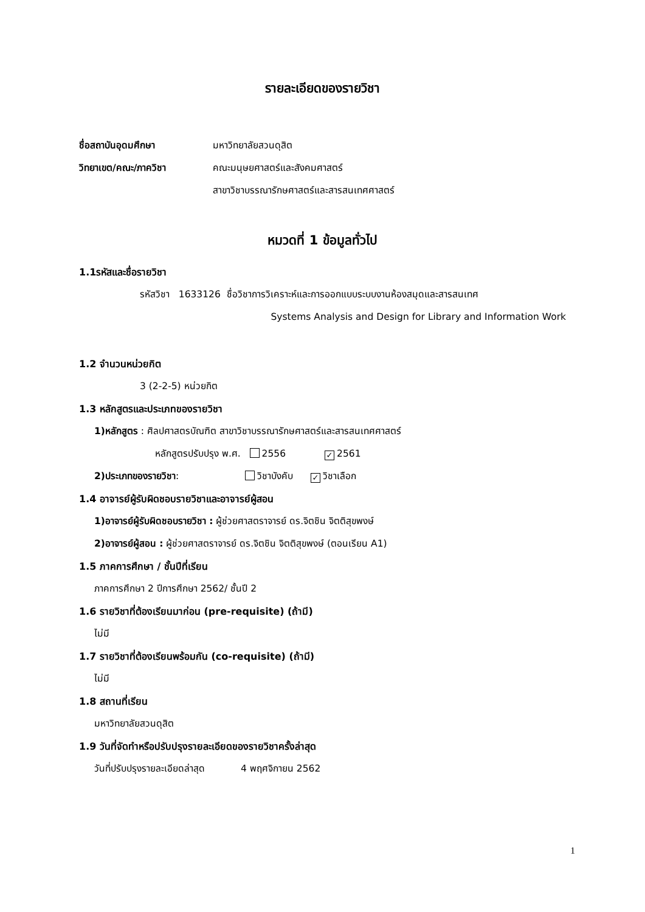รายละเอียดของรายวิชา
ชื่อสถาบันอุดมศึกษา มหาวิทยาลัยสวนดุสิต
วิทยาเขต/คณะ/ภาควิชา คณะมนุษยศาสตร์และสังคมศาสตร์
สาขาวิชาบรรณารักษศาสตร์และสารสนเทศศาสตร์
หมวดที่ 1 ข้อมูลทั่วไป
1.1รหัสและชื่อรายวิชา
รหัสวิชา 1633126 ชื่อวิชาการวิเคราะห์และการออกแบบระบบงานห้องสมุดและสารสนเทศ
Systems Analysis and Design for Library and Information Work
1.2 จำนวนหน่วยกิต
3 (2-2-5) หน่วยกิต
1.3 หลักสูตรและประเภทของรายวิชา
1)หลักสูตร : ศิลปศาสตรบัณฑิต สาขาวิชาบรรณารักษศาสตร์และสารสนเทศศาสตร์
หลักสูตรปรับปรุง พ.ศ. 2556 ✓ 2561
2)ประเภทของรายวิชา: วิชาบังคับ ✓ วิชาเลือก
1.4 อาจารย์ผู้รับผิดชอบรายวิชาและอาจารย์ผู้สอน
1)อาจารย์ผู้รับผิดชอบรายวิชา : ผู้ช่วยศาสตราจารย์ ดร.จิตชิน จิตติสุขพงษ์
2)อาจารย์ผู้สอน : ผู้ช่วยศาสตราจารย์ ดร.จิตชิน จิตติสุขพงษ์ (ตอนเรียน A1)
1.5 ภาคการศึกษา / ชั้นปีที่เรียน
ภาคการศึกษา 2 ปีการศึกษา 2562/ ชั้นปี 2
1.6 รายวิชาที่ต้องเรียนมาก่อน (pre-requisite) (ถ้ามี)
ไม่มี
1.7 รายวิชาที่ต้องเรียนพร้อมกัน (co-requisite) (ถ้ามี)
ไม่มี
1.8 สถานที่เรียน
มหาวิทยาลัยสวนดุสิต
1.9 วันที่จัดทำหรือปรับปรุงรายละเอียดของรายวิชาครั้งล่าสุด
วันที่ปรับปรุงรายละเอียดล่าสุด 4 พฤศจิกายน 2562
1